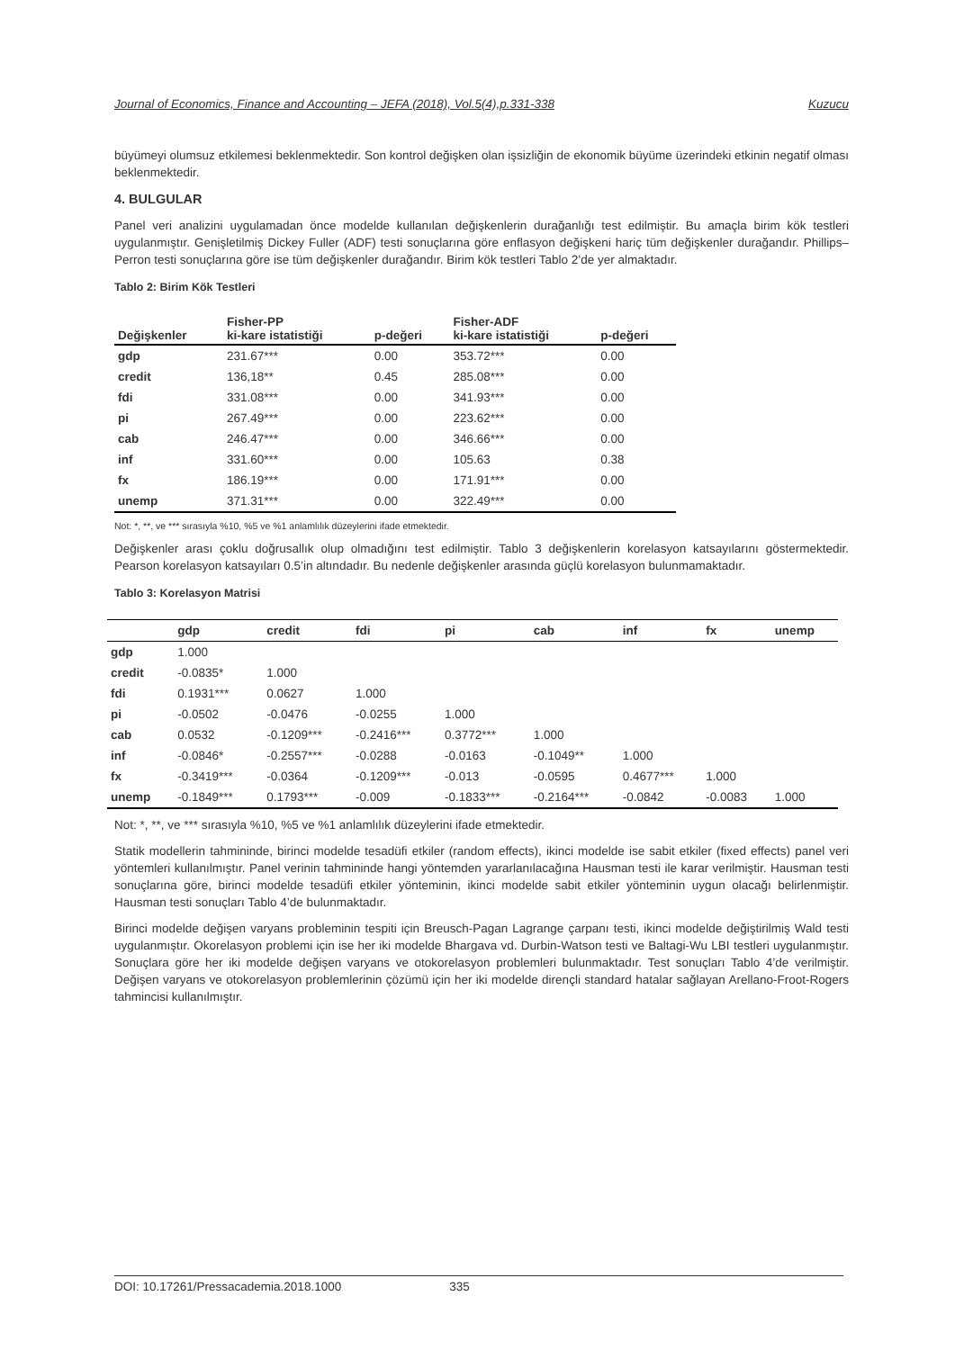Journal of Economics, Finance and Accounting – JEFA (2018), Vol.5(4),p.331-338 Kuzucu
büyümeyi olumsuz etkilemesi beklenmektedir. Son kontrol değişken olan işsizliğin de ekonomik büyüme üzerindeki etkinin negatif olması beklenmektedir.
4. BULGULAR
Panel veri analizini uygulamadan önce modelde kullanılan değişkenlerin durağanlığı test edilmiştir. Bu amaçla birim kök testleri uygulanmıştır. Genişletilmiş Dickey Fuller (ADF) testi sonuçlarına göre enflasyon değişkeni hariç tüm değişkenler durağandır. Phillips–Perron testi sonuçlarına göre ise tüm değişkenler durağandır. Birim kök testleri Tablo 2’de yer almaktadır.
Tablo 2: Birim Kök Testleri
| Değişkenler | Fisher-PP ki-kare istatistiği | p-değeri | Fisher-ADF ki-kare istatistiği | p-değeri |
| --- | --- | --- | --- | --- |
| gdp | 231.67*** | 0.00 | 353.72*** | 0.00 |
| credit | 136,18** | 0.45 | 285.08*** | 0.00 |
| fdi | 331.08*** | 0.00 | 341.93*** | 0.00 |
| pi | 267.49*** | 0.00 | 223.62*** | 0.00 |
| cab | 246.47*** | 0.00 | 346.66*** | 0.00 |
| inf | 331.60*** | 0.00 | 105.63 | 0.38 |
| fx | 186.19*** | 0.00 | 171.91*** | 0.00 |
| unemp | 371.31*** | 0.00 | 322.49*** | 0.00 |
Not: *, **, ve *** sırasıyla %10, %5 ve %1 anlamlılık düzeylerini ifade etmektedir.
Değişkenler arası çoklu doğrusallık olup olmadığını test edilmiştir. Tablo 3 değişkenlerin korelasyon katsayılarını göstermektedir. Pearson korelasyon katsayıları 0.5’in altındadır. Bu nedenle değişkenler arasında güçlü korelasyon bulunmamaktadır.
Tablo 3: Korelasyon Matrisi
| | gdp | credit | fdi | pi | cab | inf | fx | unemp |
| --- | --- | --- | --- | --- | --- | --- | --- | --- |
| gdp | 1.000 | | | | | | | |
| credit | -0.0835* | 1.000 | | | | | | |
| fdi | 0.1931*** | 0.0627 | 1.000 | | | | | |
| pi | -0.0502 | -0.0476 | -0.0255 | 1.000 | | | | |
| cab | 0.0532 | -0.1209*** | -0.2416*** | 0.3772*** | 1.000 | | | |
| inf | -0.0846* | -0.2557*** | -0.0288 | -0.0163 | -0.1049** | 1.000 | | |
| fx | -0.3419*** | -0.0364 | -0.1209*** | -0.013 | -0.0595 | 0.4677*** | 1.000 | |
| unemp | -0.1849*** | 0.1793*** | -0.009 | -0.1833*** | -0.2164*** | -0.0842 | -0.0083 | 1.000 |
Not: *, **, ve *** sırasıyla %10, %5 ve %1 anlamlılık düzeylerini ifade etmektedir.
Statik modellerin tahmininde, birinci modelde tesadüfi etkiler (random effects), ikinci modelde ise sabit etkiler (fixed effects) panel veri yöntemleri kullanılmıştır. Panel verinin tahmininde hangi yöntemden yararlanılacağına Hausman testi ile karar verilmiştir. Hausman testi sonuçlarına göre, birinci modelde tesadüfi etkiler yönteminin, ikinci modelde sabit etkiler yönteminin uygun olacağı belirlenmiştir. Hausman testi sonuçları Tablo 4’de bulunmaktadır.
Birinci modelde değişen varyans probleminin tespiti için Breusch-Pagan Lagrange çarpanı testi, ikinci modelde değiştirilmiş Wald testi uygulanmıştır. Okorelasyon problemi için ise her iki modelde Bhargava vd. Durbin-Watson testi ve Baltagi-Wu LBI testleri uygulanmıştır. Sonuçlara göre her iki modelde değişen varyans ve otokorelasyon problemleri bulunmaktadır. Test sonuçları Tablo 4’de verilmiştir. Değişen varyans ve otokorelasyon problemlerinin çözümü için her iki modelde dirençli standard hatalar sağlayan Arellano-Froot-Rogers tahmincisi kullanılmıştır.
DOI: 10.17261/Pressacademia.2018.1000 335